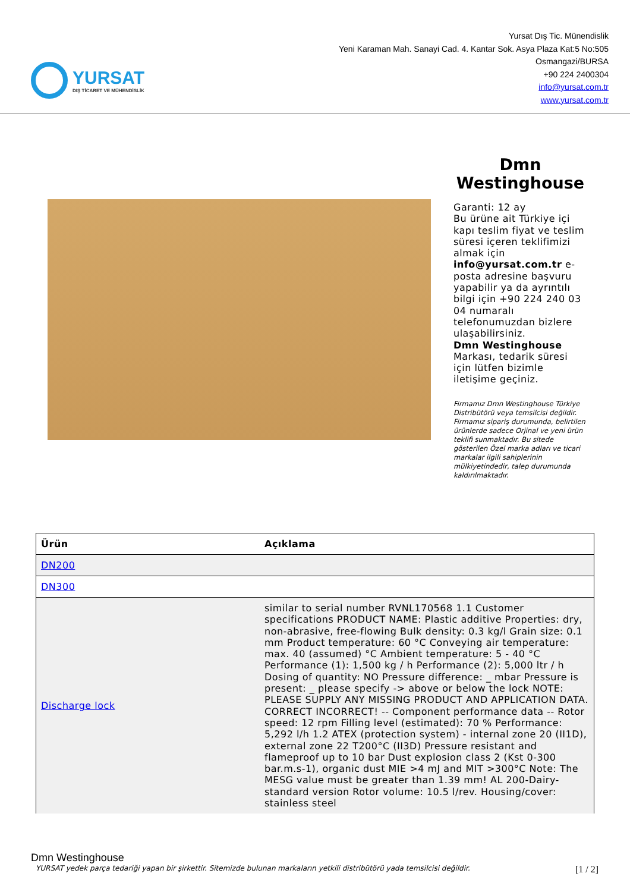YURSAT
DIŞ TİCARET VE MÜHENDİSLİK
Yursat Dış Tic. Münendislik
Yeni Karaman Mah. Sanayi Cad. 4. Kantar Sok. Asya Plaza Kat:5 No:505
Osmangazi/BURSA
+90 224 2400304
info@yursat.com.tr
www.yursat.com.tr
Dmn Westinghouse
Garanti: 12 ay
Bu ürüne ait Türkiye içi kapı teslim fiyat ve teslim süresi içeren teklifimizi almak için info@yursat.com.tr e-posta adresine başvuru yapabilir ya da ayrıntılı bilgi için +90 224 240 03 04 numaralı telefonumuzdan bizlere ulaşabilirsiniz.
Dmn Westinghouse Markası, tedarik süresi için lütfen bizimle iletişime geçiniz.
Firmamız Dmn Westinghouse Türkiye Distribütörü veya temsilcisi değildir. Firmamız sipariş durumunda, belirtilen ürünlerde sadece Orjinal ve yeni ürün teklifi sunmaktadır. Bu sitede gösterilen Özel marka adları ve ticari markalar ilgili sahiplerinin mülkiyetindedir, talep durumunda kaldırılmaktadır.
| Ürün | Açıklama |
| --- | --- |
| DN200 | |
| DN300 | |
| Discharge lock | similar to serial number RVNL170568 1.1 Customer specifications PRODUCT NAME: Plastic additive Properties: dry, non-abrasive, free-flowing Bulk density: 0.3 kg/l Grain size: 0.1 mm Product temperature: 60 °C Conveying air temperature: max. 40 (assumed) °C Ambient temperature: 5 - 40 °C Performance (1): 1,500 kg / h Performance (2): 5,000 ltr / h Dosing of quantity: NO Pressure difference: _ mbar Pressure is present: _ please specify -> above or below the lock NOTE: PLEASE SUPPLY ANY MISSING PRODUCT AND APPLICATION DATA. CORRECT INCORRECT! -- Component performance data -- Rotor speed: 12 rpm Filling level (estimated): 70 % Performance: 5,292 l/h 1.2 ATEX (protection system) - internal zone 20 (II1D), external zone 22 T200°C (II3D) Pressure resistant and flameproof up to 10 bar Dust explosion class 2 (Kst 0-300 bar.m.s-1), organic dust MIE >4 mJ and MIT >300°C Note: The MESG value must be greater than 1.39 mm! AL 200-Dairy- standard version Rotor volume: 10.5 l/rev. Housing/cover: stainless steel |
Dmn Westinghouse
YURSAT yedek parça tedariği yapan bir şirkettir. Sitemizde bulunan markaların yetkili distribütörü yada temsilcisi değildir. [1 / 2]